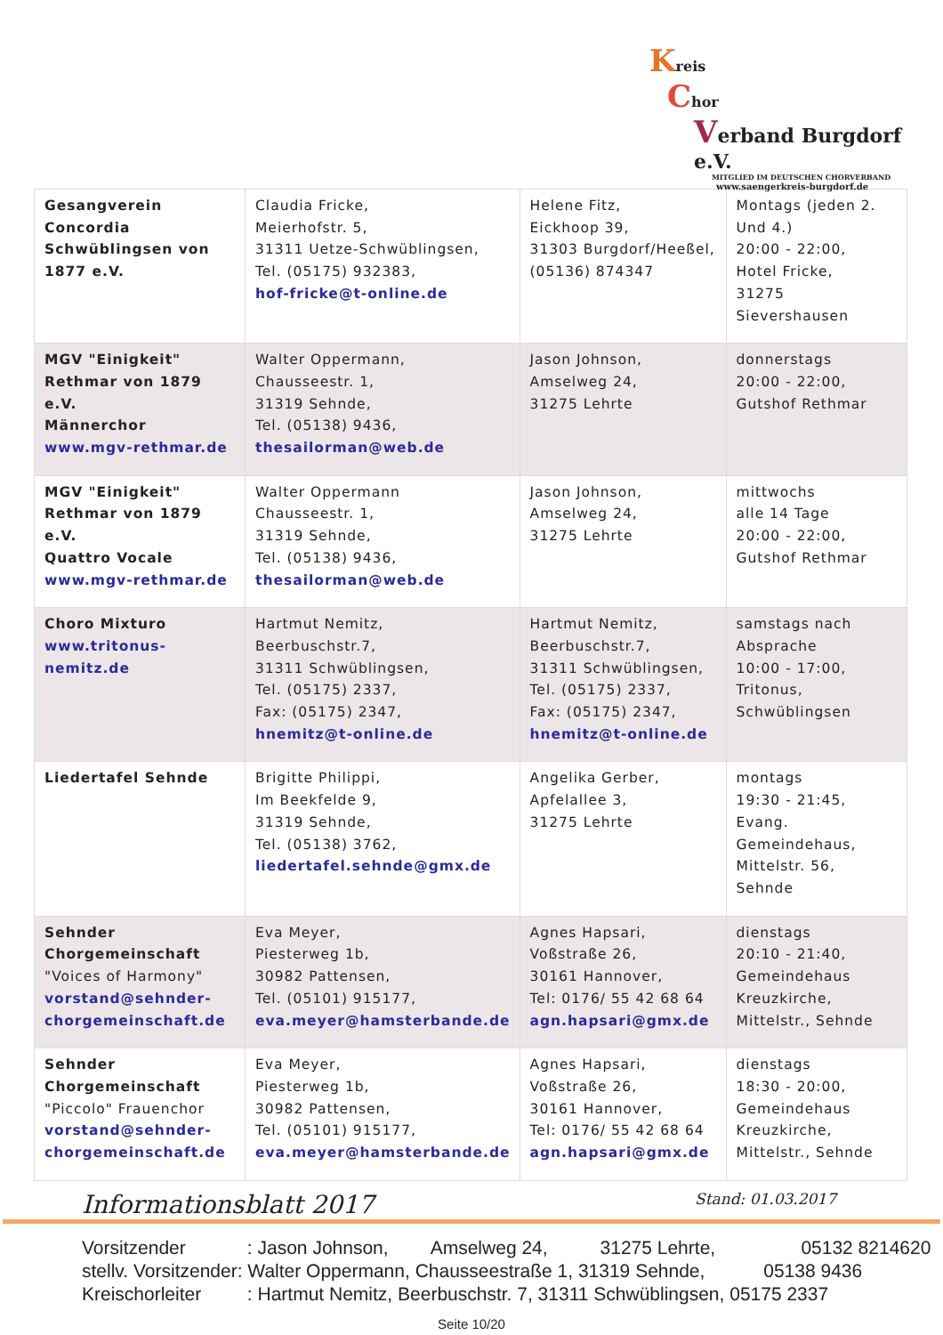Kreis
Chor
Verband Burgdorf e.V.
MITGLIED IM DEUTSCHEN CHORVERBAND
www.saengerkreis-burgdorf.de
| Gesangverein Concordia Schwüblingsen von 1877 e.V. | Claudia Fricke, Meierhofstr. 5, 31311 Uetze-Schwüblingsen, Tel. (05175) 932383, hof-fricke@t-online.de | Helene Fitz, Eickhoop 39, 31303 Burgdorf/Heeßel, (05136) 874347 | Montags (jeden 2. Und 4.) 20:00 - 22:00, Hotel Fricke, 31275 Sievershausen |
| MGV "Einigkeit" Rethmar von 1879 e.V. Männerchor www.mgv-rethmar.de | Walter Oppermann, Chausseestr. 1, 31319 Sehnde, Tel. (05138) 9436, thesailorman@web.de | Jason Johnson, Amselweg 24, 31275 Lehrte | donnerstags 20:00 - 22:00, Gutshof Rethmar |
| MGV "Einigkeit" Rethmar von 1879 e.V. Quattro Vocale www.mgv-rethmar.de | Walter Oppermann Chausseestr. 1, 31319 Sehnde, Tel. (05138) 9436, thesailorman@web.de | Jason Johnson, Amselweg 24, 31275 Lehrte | mittwochs alle 14 Tage 20:00 - 22:00, Gutshof Rethmar |
| Choro Mixturo www.tritonus-nemitz.de | Hartmut Nemitz, Beerbuschstr.7, 31311 Schwüblingsen, Tel. (05175) 2337, Fax: (05175) 2347, hnemitz@t-online.de | Hartmut Nemitz, Beerbuschstr.7, 31311 Schwüblingsen, Tel. (05175) 2337, Fax: (05175) 2347, hnemitz@t-online.de | samstags nach Absprache 10:00 - 17:00, Tritonus, Schwüblingsen |
| Liedertafel Sehnde | Brigitte Philippi, Im Beekfelde 9, 31319 Sehnde, Tel. (05138) 3762, liedertafel.sehnde@gmx.de | Angelika Gerber, Apfelallee 3, 31275 Lehrte | montags 19:30 - 21:45, Evang. Gemeindehaus, Mittelstr. 56, Sehnde |
| Sehnder Chorgemeinschaft "Voices of Harmony" vorstand@sehnder-chorgemeinschaft.de | Eva Meyer, Piesterweg 1b, 30982 Pattensen, Tel. (05101) 915177, eva.meyer@hamsterbande.de | Agnes Hapsari, Voßstraße 26, 30161 Hannover, Tel: 0176/ 55 42 68 64 agn.hapsari@gmx.de | dienstags 20:10 - 21:40, Gemeindehaus Kreuzkirche, Mittelstr., Sehnde |
| Sehnder Chorgemeinschaft "Piccolo" Frauenchor vorstand@sehnder-chorgemeinschaft.de | Eva Meyer, Piesterweg 1b, 30982 Pattensen, Tel. (05101) 915177, eva.meyer@hamsterbande.de | Agnes Hapsari, Voßstraße 26, 30161 Hannover, Tel: 0176/ 55 42 68 64 agn.hapsari@gmx.de | dienstags 18:30 - 20:00, Gemeindehaus Kreuzkirche, Mittelstr., Sehnde |
Informationsblatt 2017 Stand: 01.03.2017
Vorsitzender : Jason Johnson, Amselweg 24, 31275 Lehrte, 05132 8214620
stellv. Vorsitzender: Walter Oppermann, Chausseestraße 1, 31319 Sehnde, 05138 9436
Kreischorleiter : Hartmut Nemitz, Beerbuschstr. 7, 31311 Schwüblingsen, 05175 2337
Seite 10/20